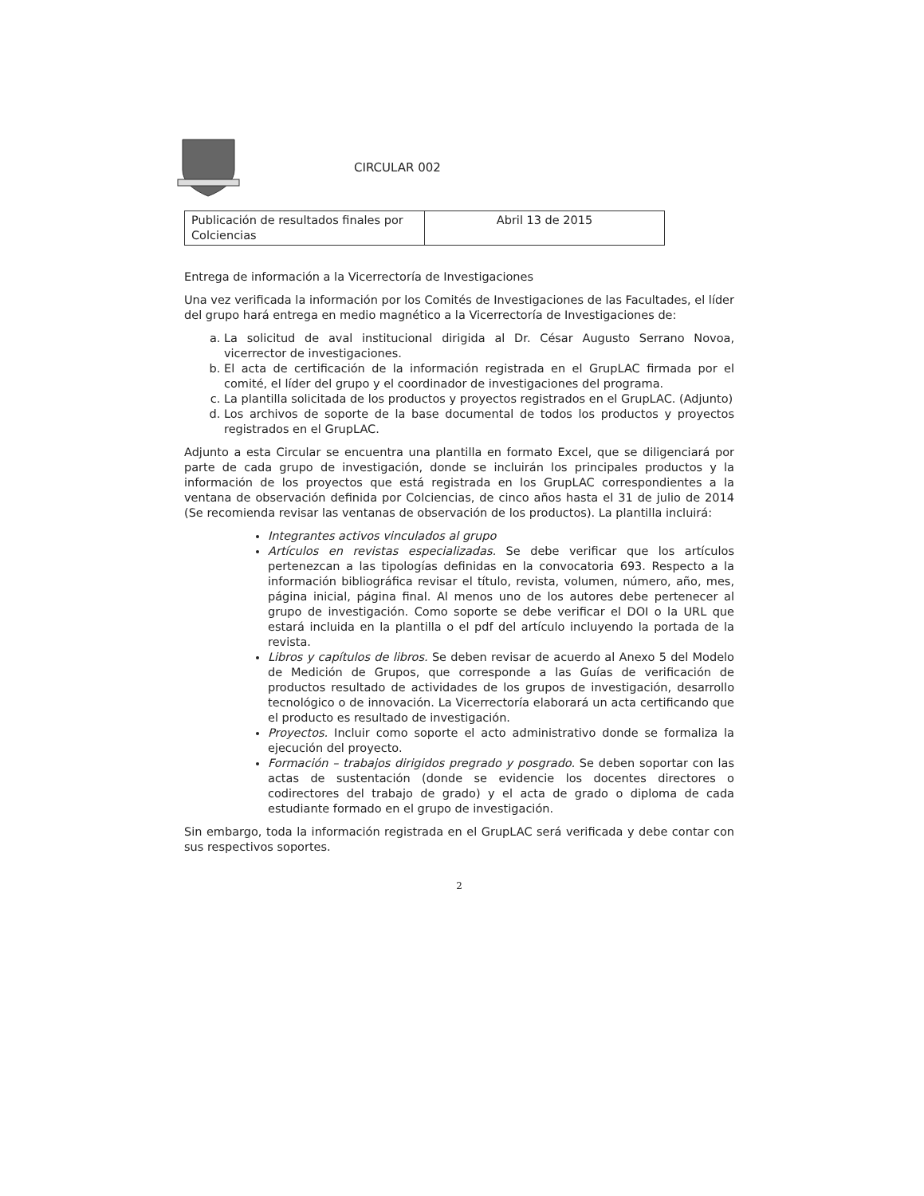CIRCULAR 002
| Publicación de resultados finales por Colciencias | Abril 13 de 2015 |
Entrega de información a la Vicerrectoría de Investigaciones
Una vez verificada la información por los Comités de Investigaciones de las Facultades, el líder del grupo hará entrega en medio magnético a la Vicerrectoría de Investigaciones de:
a. La solicitud de aval institucional dirigida al Dr. César Augusto Serrano Novoa, vicerrector de investigaciones.
b. El acta de certificación de la información registrada en el GrupLAC firmada por el comité, el líder del grupo y el coordinador de investigaciones del programa.
c. La plantilla solicitada de los productos y proyectos registrados en el GrupLAC. (Adjunto)
d. Los archivos de soporte de la base documental de todos los productos y proyectos registrados en el GrupLAC.
Adjunto a esta Circular se encuentra una plantilla en formato Excel, que se diligenciará por parte de cada grupo de investigación, donde se incluirán los principales productos y la información de los proyectos que está registrada en los GrupLAC correspondientes a la ventana de observación definida por Colciencias, de cinco años hasta el 31 de julio de 2014 (Se recomienda revisar las ventanas de observación de los productos). La plantilla incluirá:
Integrantes activos vinculados al grupo
Artículos en revistas especializadas. Se debe verificar que los artículos pertenezcan a las tipologías definidas en la convocatoria 693. Respecto a la información bibliográfica revisar el título, revista, volumen, número, año, mes, página inicial, página final. Al menos uno de los autores debe pertenecer al grupo de investigación. Como soporte se debe verificar el DOI o la URL que estará incluida en la plantilla o el pdf del artículo incluyendo la portada de la revista.
Libros y capítulos de libros. Se deben revisar de acuerdo al Anexo 5 del Modelo de Medición de Grupos, que corresponde a las Guías de verificación de productos resultado de actividades de los grupos de investigación, desarrollo tecnológico o de innovación. La Vicerrectoría elaborará un acta certificando que el producto es resultado de investigación.
Proyectos. Incluir como soporte el acto administrativo donde se formaliza la ejecución del proyecto.
Formación – trabajos dirigidos pregrado y posgrado. Se deben soportar con las actas de sustentación (donde se evidencie los docentes directores o codirectores del trabajo de grado) y el acta de grado o diploma de cada estudiante formado en el grupo de investigación.
Sin embargo, toda la información registrada en el GrupLAC será verificada y debe contar con sus respectivos soportes.
2